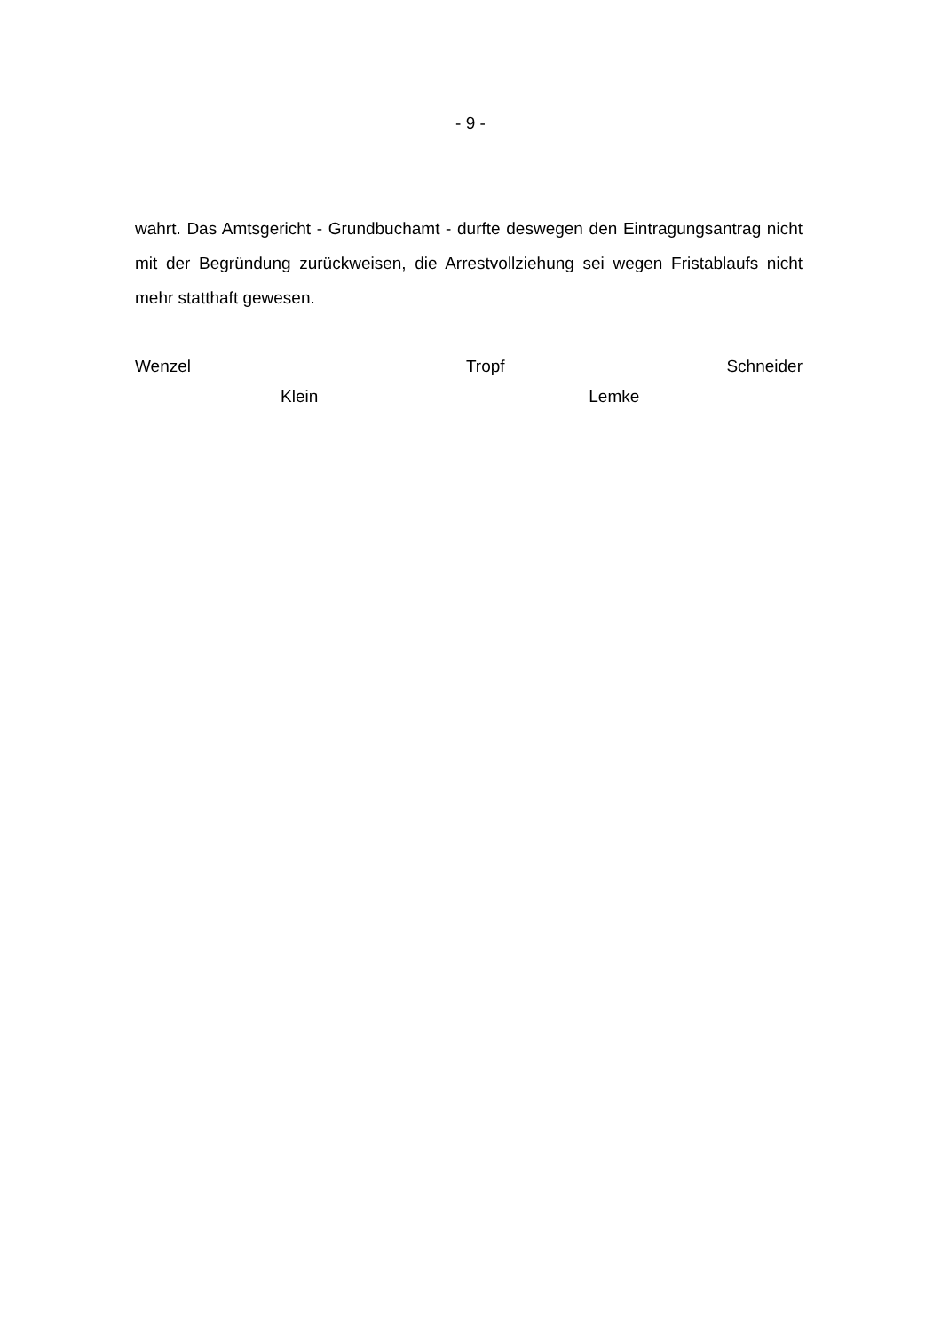- 9 -
wahrt. Das Amtsgericht - Grundbuchamt - durfte deswegen den Eintragungs­antrag nicht mit der Begründung zurückweisen, die Arrestvollziehung sei we­gen Fristablaufs nicht mehr statthaft gewesen.
Wenzel Tropf Schneider
Klein Lemke